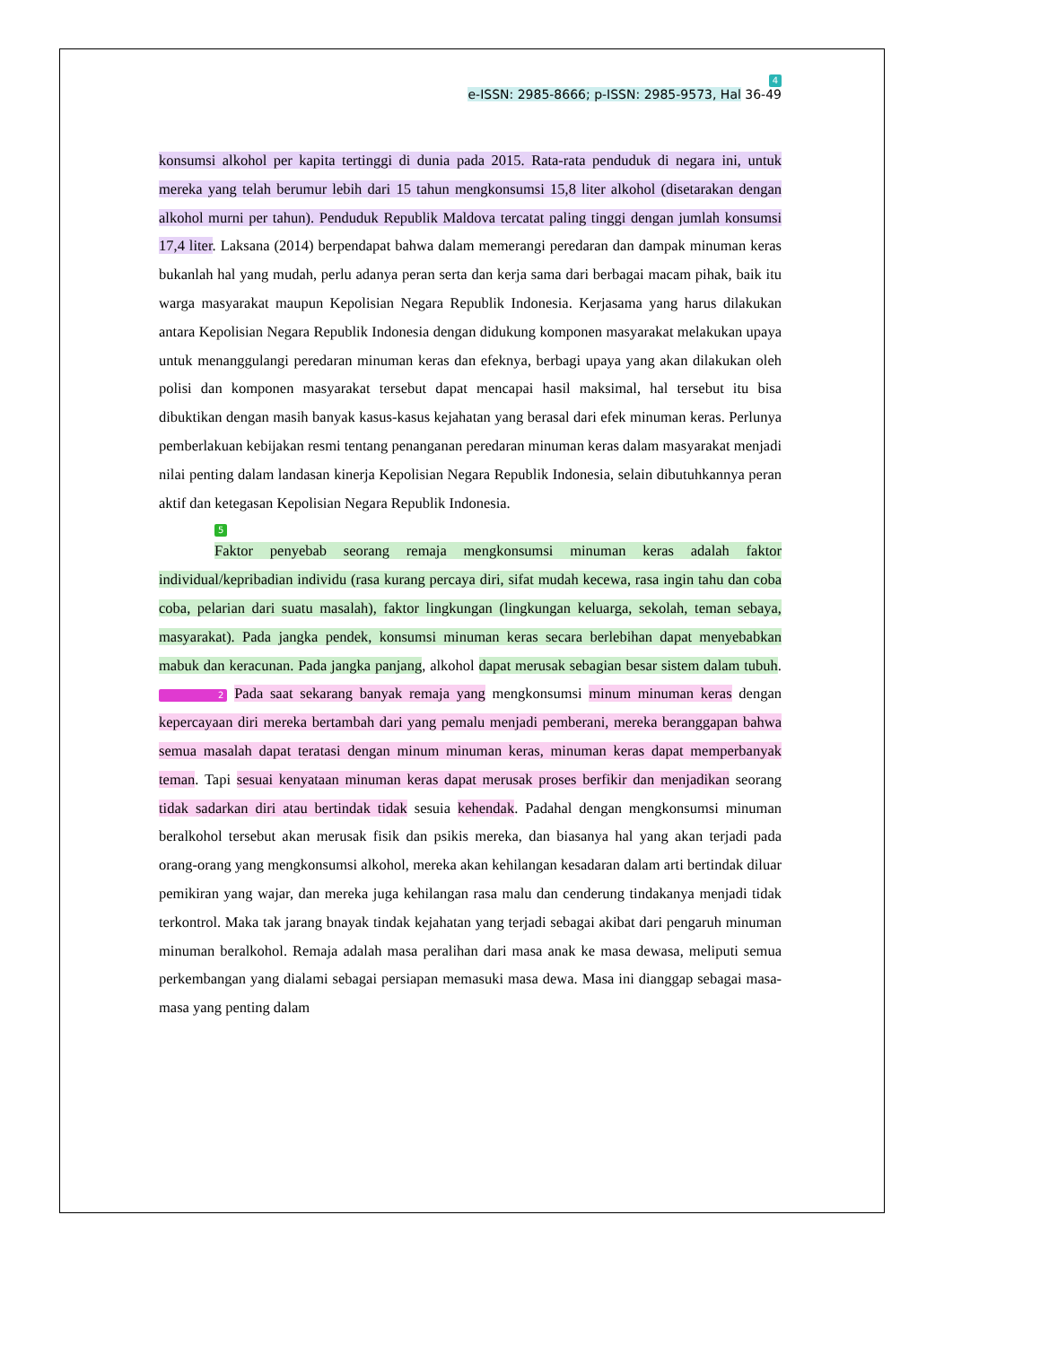4
e-ISSN: 2985-8666; p-ISSN: 2985-9573, Hal 36-49
konsumsi alkohol per kapita tertinggi di dunia pada 2015. Rata-rata penduduk di negara ini, untuk mereka yang telah berumur lebih dari 15 tahun mengkonsumsi 15,8 liter alkohol (disetarakan dengan alkohol murni per tahun). Penduduk Republik Maldova tercatat paling tinggi dengan jumlah konsumsi 17,4 liter. Laksana (2014) berpendapat bahwa dalam memerangi peredaran dan dampak minuman keras bukanlah hal yang mudah, perlu adanya peran serta dan kerja sama dari berbagai macam pihak, baik itu warga masyarakat maupun Kepolisian Negara Republik Indonesia. Kerjasama yang harus dilakukan antara Kepolisian Negara Republik Indonesia dengan didukung komponen masyarakat melakukan upaya untuk menanggulangi peredaran minuman keras dan efeknya, berbagi upaya yang akan dilakukan oleh polisi dan komponen masyarakat tersebut dapat mencapai hasil maksimal, hal tersebut itu bisa dibuktikan dengan masih banyak kasus-kasus kejahatan yang berasal dari efek minuman keras. Perlunya pemberlakuan kebijakan resmi tentang penanganan peredaran minuman keras dalam masyarakat menjadi nilai penting dalam landasan kinerja Kepolisian Negara Republik Indonesia, selain dibutuhkannya peran aktif dan ketegasan Kepolisian Negara Republik Indonesia.
5
Faktor penyebab seorang remaja mengkonsumsi minuman keras adalah faktor individual/kepribadian individu (rasa kurang percaya diri, sifat mudah kecewa, rasa ingin tahu dan coba coba, pelarian dari suatu masalah), faktor lingkungan (lingkungan keluarga, sekolah, teman sebaya, masyarakat). Pada jangka pendek, konsumsi minuman keras secara berlebihan dapat menyebabkan mabuk dan keracunan. Pada jangka panjang, alkohol dapat merusak sebagian besar sistem dalam tubuh. 2 Pada saat sekarang banyak remaja yang mengkonsumsi minum minuman keras dengan kepercayaan diri mereka bertambah dari yang pemalu menjadi pemberani, mereka beranggapan bahwa semua masalah dapat teratasi dengan minum minuman keras, minuman keras dapat memperbanyak teman. Tapi sesuai kenyataan minuman keras dapat merusak proses berfikir dan menjadikan seorang tidak sadarkan diri atau bertindak tidak sesuia kehendak. Padahal dengan mengkonsumsi minuman beralkohol tersebut akan merusak fisik dan psikis mereka, dan biasanya hal yang akan terjadi pada orang-orang yang mengkonsumsi alkohol, mereka akan kehilangan kesadaran dalam arti bertindak diluar pemikiran yang wajar, dan mereka juga kehilangan rasa malu dan cenderung tindakanya menjadi tidak terkontrol. Maka tak jarang bnayak tindak kejahatan yang terjadi sebagai akibat dari pengaruh minuman minuman beralkohol. Remaja adalah masa peralihan dari masa anak ke masa dewasa, meliputi semua perkembangan yang dialami sebagai persiapan memasuki masa dewa. Masa ini dianggap sebagai masa-masa yang penting dalam